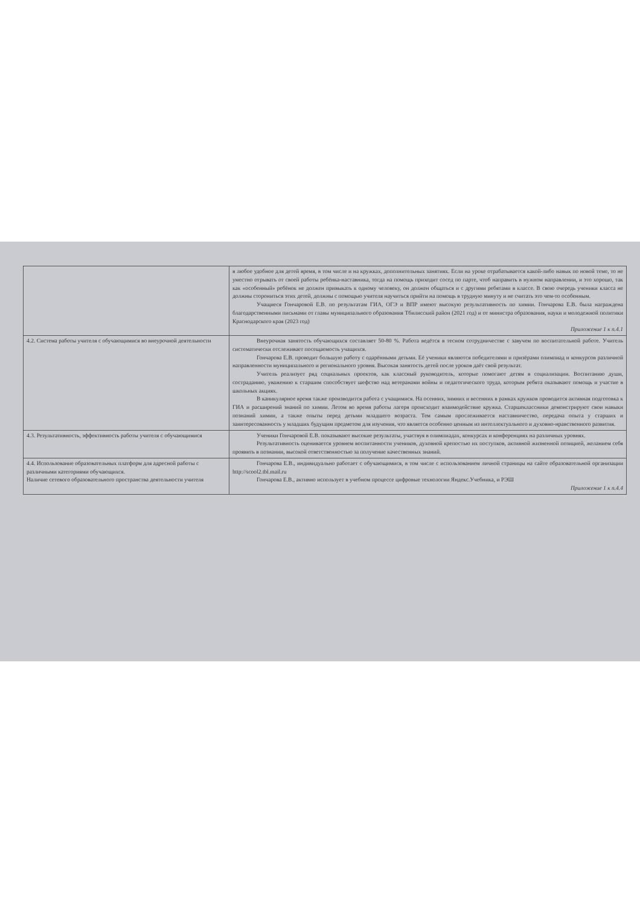| | в любое удобное для детей время, в том числе и на кружках, дополнительных занятиях. Если на уроке отрабатывается какой-либо навык по новой теме, то не уместно отрывать от своей работы ребёнка-наставника, тогда на помощь приходит сосед по парте, чтоб направить в нужном направлении, и это хорошо, так как «особенный» ребёнок не должен привыкать к одному человеку, он должен общаться и с другими ребятами в классе. В свою очередь ученики класса не должны сторониться этих детей, должны с помощью учителя научиться прийти на помощь в трудную минуту и не считать это чем-то особенным. Учащиеся Гончаровой Е.В. по результатам ГИА, ОГЭ и ВПР имеют высокую результативность по химии. Гончарова Е.В. была награждена благодарственными письмами от главы муниципального образования Тбилисский район (2021 год) и от министра образования, науки и молодежной политики Краснодарского края (2023 год) Приложение 1 к п.4.1 |
| 4.2. Система работы учителя с обучающимися во внеурочной деятельности | Внеурочная занятость обучающихся составляет 50-80 %. Работа ведётся в тесном сотрудничестве с завучем по воспитательной работе. Учитель систематически отслеживает посещаемость учащихся. Гончарова Е.В. проводит большую работу с одарёнными детьми. Её ученики являются победителями и призёрами олимпиад и конкурсов различной направленности муниципального и регионального уровня. Высокая занятость детей после уроков даёт свой результат. Учитель реализует ряд социальных проектов, как классный руководитель, которые помогают детям в социализации. Воспитанию души, состраданию, уважению к старшим способствует шефство над ветеранами войны и педагогического труда, которым ребята оказывают помощь и участие в школьных акциях. В каникулярное время также производится работа с учащимися. На осенних, зимних и весенних в рамках кружков проводится активная подготовка к ГИА и расширений знаний по химии. Летом во время работы лагеря происходит взаимодействие кружка. Старшеклассники демонстрируют свои навыки познаний химии, а также опыты перед детьми младшего возраста. Тем самым прослеживается наставничество, передача опыта у старших и заинтересованность у младших будущим предметом для изучения, что является особенно ценным из интеллектуального и духовно-нравственного развития. |
| 4.3. Результативность, эффективность работы учителя с обучающимися | Ученики Гончаровой Е.В. показывают высокие результаты, участвуя в олимпиадах, конкурсах и конференциях на различных уровнях. Результативность оценивается уровнем воспитанности учеников, духовной крепостью их поступков, активной жизненной позицией, желанием себя проявить в познании, высокой ответственностью за получение качественных знаний. |
| 4.4. Использование образовательных платформ для адресной работы с различными категориями обучающихся. Наличие сетевого образовательного пространства деятельности учителя | Гончарова Е.В., индивидуально работает с обучающимися, в том числе с использованием личной страницы на сайте образовательной организации http://scool2.tbl.mail.ru Гончарова Е.В., активно использует в учебном процессе цифровые технологии Яндекс.Учебника, и РЭШ Приложение 1 к п.4.4 |